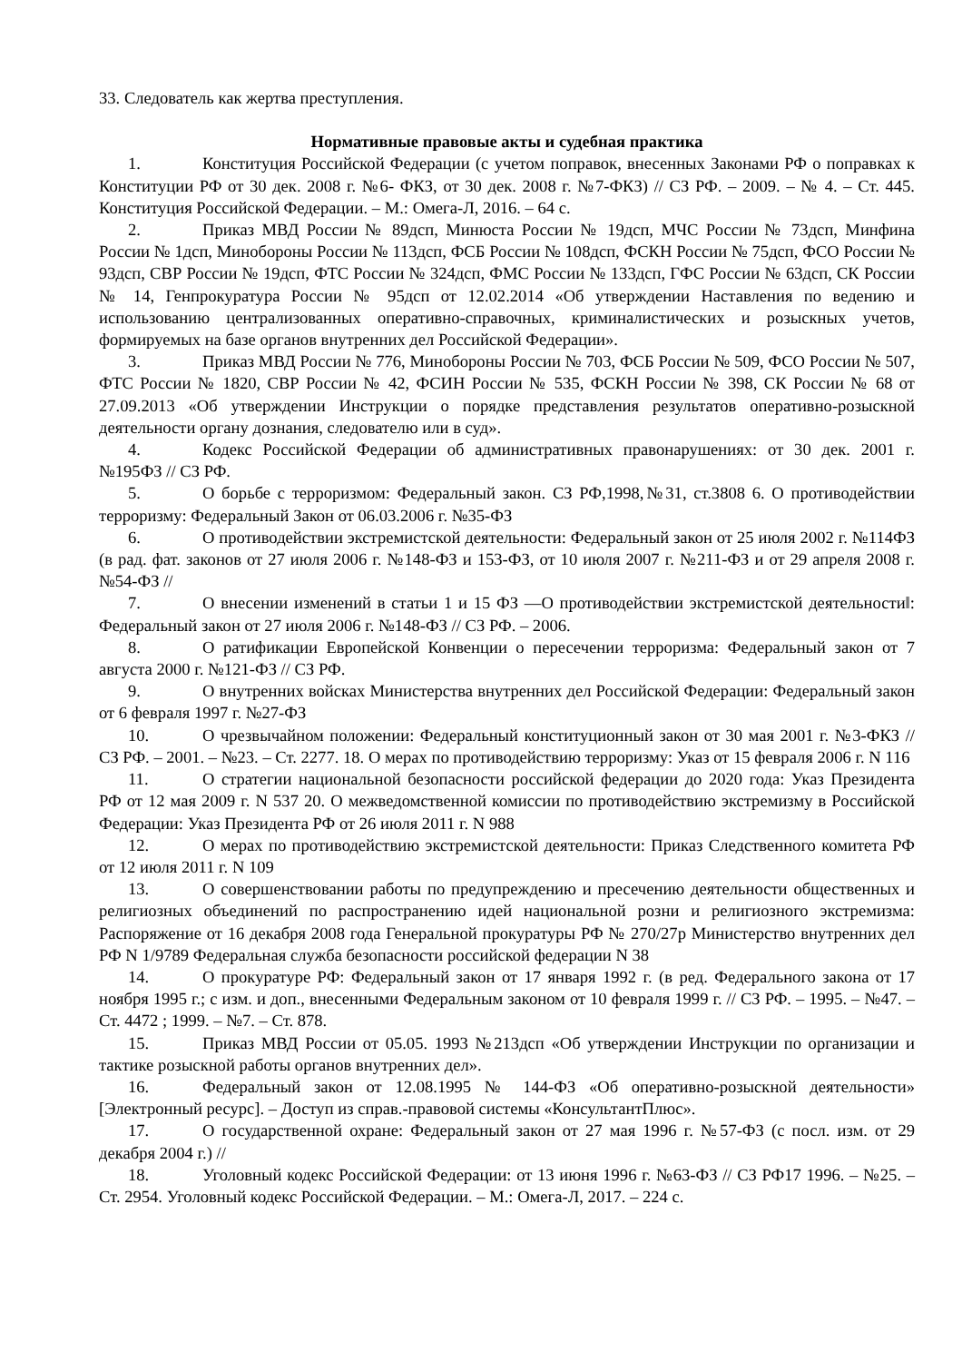33. Следователь как жертва преступления.
Нормативные правовые акты и судебная практика
1. Конституция Российской Федерации (с учетом поправок, внесенных Законами РФ о поправках к Конституции РФ от 30 дек. 2008 г. №6- ФКЗ, от 30 дек. 2008 г. №7-ФКЗ) // СЗ РФ. – 2009. – № 4. – Ст. 445. Конституция Российской Федерации. – М.: Омега-Л, 2016. – 64 с.
2. Приказ МВД России № 89дсп, Минюста России № 19дсп, МЧС России № 73дсп, Минфина России № 1дсп, Минобороны России № 113дсп, ФСБ России № 108дсп, ФСКН России № 75дсп, ФСО России № 93дсп, СВР России № 19дсп, ФТС России № 324дсп, ФМС России № 133дсп, ГФС России № 63дсп, СК России № 14, Генпрокуратура России № 95дсп от 12.02.2014 «Об утверждении Наставления по ведению и использованию централизованных оперативно-справочных, криминалистических и розыскных учетов, формируемых на базе органов внутренних дел Российской Федерации».
3. Приказ МВД России № 776, Минобороны России № 703, ФСБ России № 509, ФСО России № 507, ФТС России № 1820, СВР России № 42, ФСИН России № 535, ФСКН России № 398, СК России № 68 от 27.09.2013 «Об утверждении Инструкции о порядке представления результатов оперативно-розыскной деятельности органу дознания, следователю или в суд».
4. Кодекс Российской Федерации об административных правонарушениях: от 30 дек. 2001 г. №195ФЗ // СЗ РФ.
5. О борьбе с терроризмом: Федеральный закон. СЗ РФ,1998,№31, ст.3808 6. О противодействии терроризму: Федеральный Закон от 06.03.2006 г. №35-ФЗ
6. О противодействии экстремистской деятельности: Федеральный закон от 25 июля 2002 г. №114ФЗ (в рад. фат. законов от 27 июля 2006 г. №148-ФЗ и 153-ФЗ, от 10 июля 2007 г. №211-ФЗ и от 29 апреля 2008 г. №54-ФЗ //
7. О внесении изменений в статьи 1 и 15 ФЗ ―О противодействии экстремистской деятельности‖: Федеральный закон от 27 июля 2006 г. №148-ФЗ // СЗ РФ. – 2006.
8. О ратификации Европейской Конвенции о пересечении терроризма: Федеральный закон от 7 августа 2000 г. №121-ФЗ // СЗ РФ.
9. О внутренних войсках Министерства внутренних дел Российской Федерации: Федеральный закон от 6 февраля 1997 г. №27-ФЗ
10. О чрезвычайном положении: Федеральный конституционный закон от 30 мая 2001 г. №3-ФКЗ // СЗ РФ. – 2001. – №23. – Ст. 2277. 18. О мерах по противодействию терроризму: Указ от 15 февраля 2006 г. N 116
11. О стратегии национальной безопасности российской федерации до 2020 года: Указ Президента РФ от 12 мая 2009 г. N 537 20. О межведомственной комиссии по противодействию экстремизму в Российской Федерации: Указ Президента РФ от 26 июля 2011 г. N 988
12. О мерах по противодействию экстремистской деятельности: Приказ Следственного комитета РФ от 12 июля 2011 г. N 109
13. О совершенствовании работы по предупреждению и пресечению деятельности общественных и религиозных объединений по распространению идей национальной розни и религиозного экстремизма: Распоряжение от 16 декабря 2008 года Генеральной прокуратуры РФ № 270/27р Министерство внутренних дел РФ N 1/9789 Федеральная служба безопасности российской федерации N 38
14. О прокуратуре РФ: Федеральный закон от 17 января 1992 г. (в ред. Федерального закона от 17 ноября 1995 г.; с изм. и доп., внесенными Федеральным законом от 10 февраля 1999 г. // СЗ РФ. – 1995. – №47. – Ст. 4472 ; 1999. – №7. – Ст. 878.
15. Приказ МВД России от 05.05. 1993 №213дсп «Об утверждении Инструкции по организации и тактике розыскной работы органов внутренних дел».
16. Федеральный закон от 12.08.1995 № 144-ФЗ «Об оперативно-розыскной деятельности» [Электронный ресурс]. – Доступ из справ.-правовой системы «КонсультантПлюс».
17. О государственной охране: Федеральный закон от 27 мая 1996 г. №57-ФЗ (с посл. изм. от 29 декабря 2004 г.) //
18. Уголовный кодекс Российской Федерации: от 13 июня 1996 г. №63-ФЗ // СЗ РФ17 1996. – №25. – Ст. 2954. Уголовный кодекс Российской Федерации. – М.: Омега-Л, 2017. – 224 с.